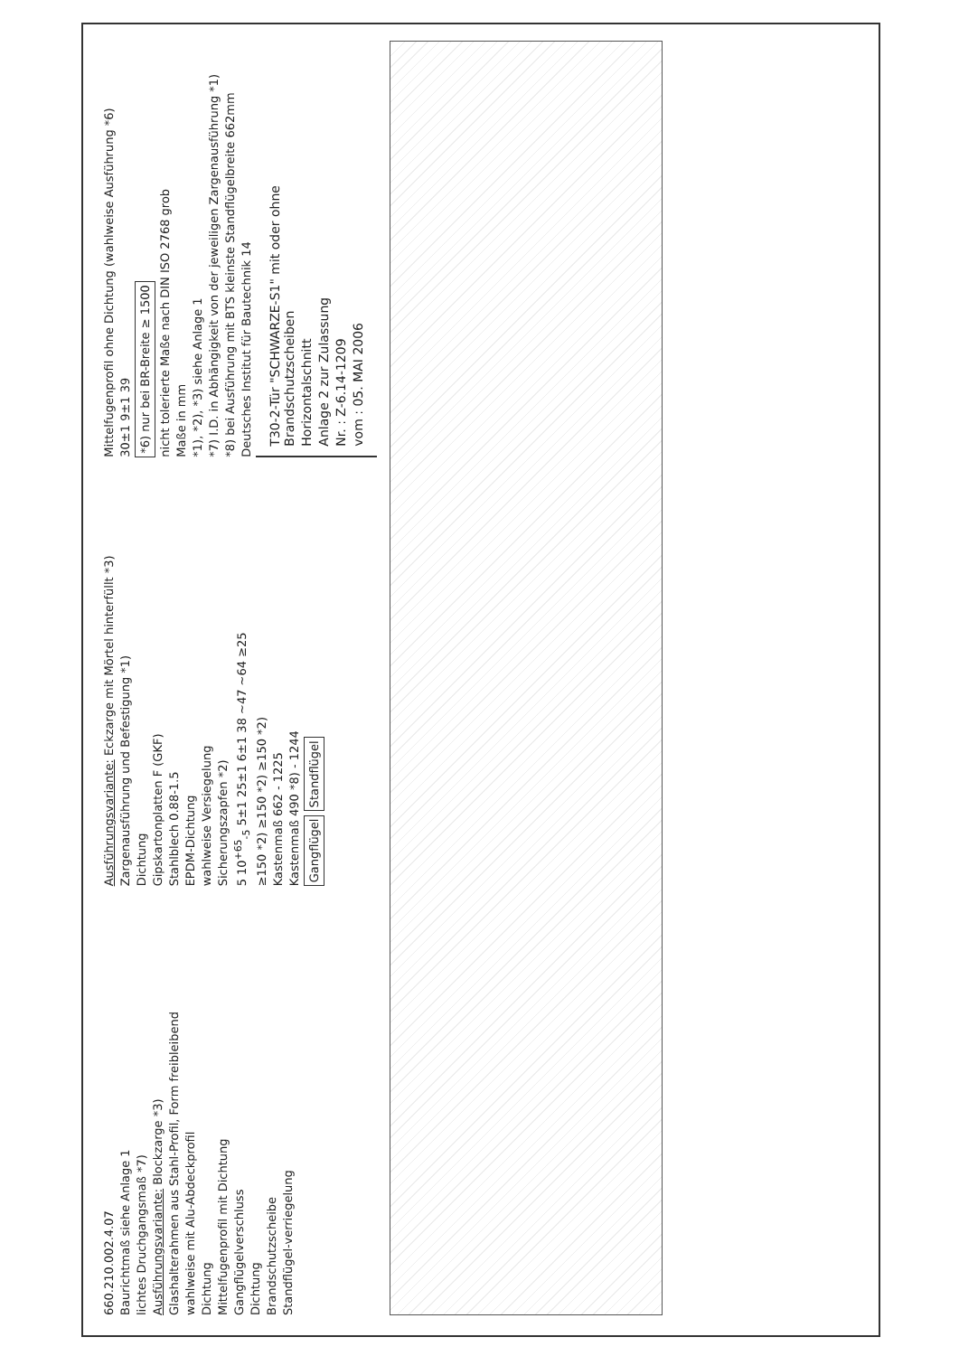660.210.002.4.07
Baurichtmaß siehe Anlage 1
lichtes Druchgangsmaß *7)
Ausführungsvariante: Blockzarge *3)
Glashalterahmen aus Stahl-Profil, Form freibleibend
wahlweise mit Alu-Abdeckprofil
Dichtung
Mittelfugenprofil mit Dichtung
Gangflügelverschluss
Dichtung
Brandschutzscheibe
Standflügel-verriegelung
Ausführungsvariante: Eckzarge mit Mörtel hinterfüllt *3)
Zargenausführung und Befestigung *1)
Dichtung
Gipskartonplatten F (GKF)
Stahlblech 0.88-1.5
EPDM-Dichtung
wahlweise Versiegelung
Sicherungszapfen *2)
5 10<sup>+65</sup><sub>-5</sub> 5±1 25±1 6±1 38 ~47 ~64 ≥25
≥150 *2) ≥150 *2) ≥150 *2)
Kastenmaß 662 - 1225
Kastenmaß 490 *8) - 1244
Gangflügel Standflügel
Mittelfugenprofil ohne Dichtung (wahlweise Ausführung *6)
30±1 9±1 39
*6) nur bei BR-Breite ≥ 1500
nicht tolerierte Maße nach DIN ISO 2768 grob
Maße in mm
*1), *2), *3) siehe Anlage 1
*7) I.D. in Abhängigkeit von der jeweiligen Zargenausführung *1)
*8) bei Ausführung mit BTS kleinste Standflügelbreite 662mm
Deutsches Institut für Bautechnik 14
T30-2-Tür "SCHWARZE-S1" mit oder ohne Brandschutzscheiben
Horizontalschnitt
Anlage 2 zur Zulassung
Nr. : Z-6.14-1209
vom : 05. MAI 2006